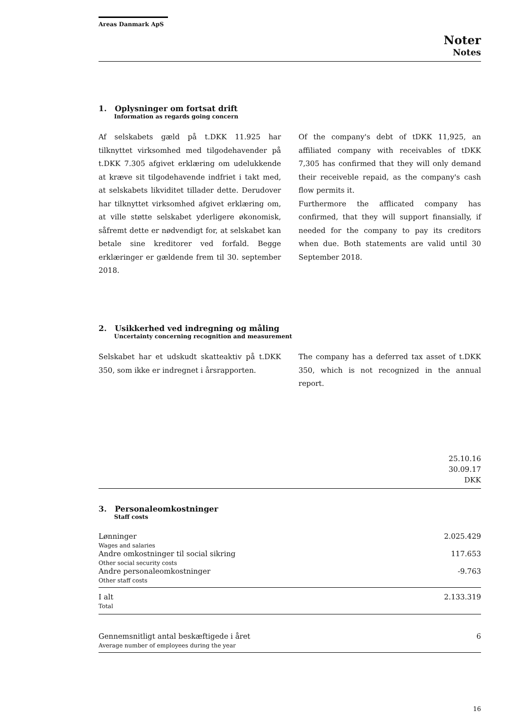Areas Danmark ApS
Noter
Notes
1. Oplysninger om fortsat drift
Information as regards going concern
Af selskabets gæld på t.DKK 11.925 har tilknyttet virksomhed med tilgodehavender på t.DKK 7.305 afgivet erklæring om udelukkende at kræve sit tilgodehavende indfriet i takt med, at selskabets likviditet tillader dette. Derudover har tilknyttet virksomhed afgivet erklæring om, at ville støtte selskabet yderligere økonomisk, såfremt dette er nødvendigt for, at selskabet kan betale sine kreditorer ved forfald. Begge erklæringer er gældende frem til 30. september 2018.
Of the company's debt of tDKK 11,925, an affiliated company with receivables of tDKK 7,305 has confirmed that they will only demand their receiveble repaid, as the company's cash flow permits it.
Furthermore the afflicated company has confirmed, that they will support finansially, if needed for the company to pay its creditors when due. Both statements are valid until 30 September 2018.
2. Usikkerhed ved indregning og måling
Uncertainty concerning recognition and measurement
Selskabet har et udskudt skatteaktiv på t.DKK 350, som ikke er indregnet i årsrapporten.
The company has a deferred tax asset of t.DKK 350, which is not recognized in the annual report.
25.10.16
30.09.17
DKK
3. Personaleomkostninger
Staff costs
| Lønninger Wages and salaries | 2.025.429 |
| Andre omkostninger til social sikring Other social security costs | 117.653 |
| Andre personaleomkostninger Other staff costs | -9.763 |
| I alt Total | 2.133.319 |
| Gennemsnitligt antal beskæftigede i året Average number of employees during the year | 6 |
16